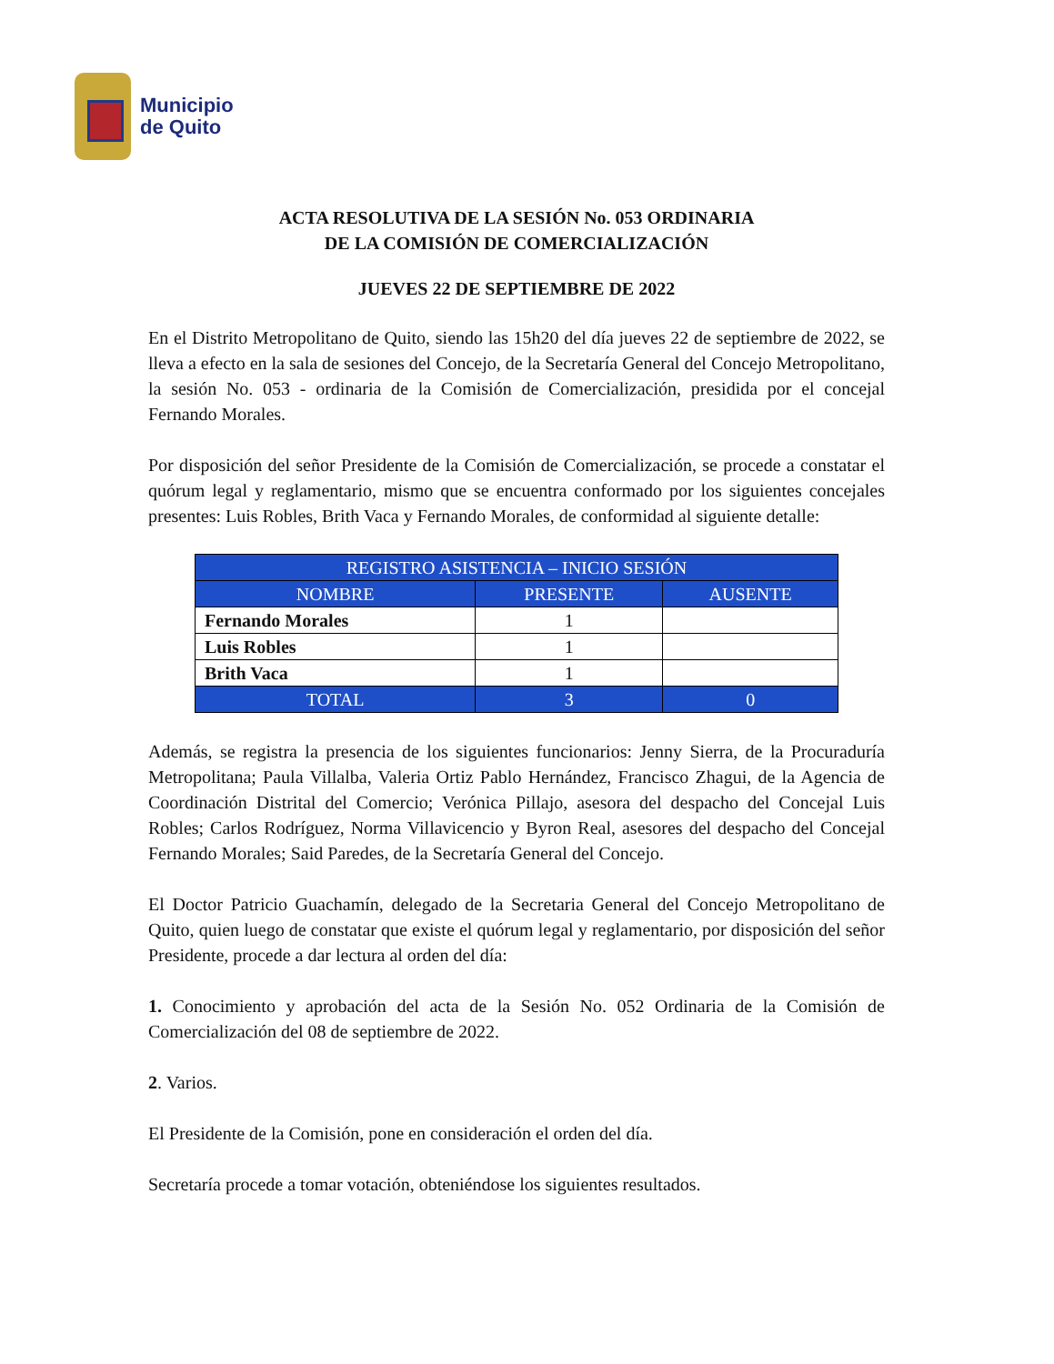Municipio
de Quito
ACTA RESOLUTIVA DE LA SESIÓN No. 053 ORDINARIA
DE LA COMISIÓN DE COMERCIALIZACIÓN
JUEVES 22 DE SEPTIEMBRE DE 2022
En el Distrito Metropolitano de Quito, siendo las 15h20 del día jueves 22 de septiembre de 2022, se lleva a efecto en la sala de sesiones del Concejo, de la Secretaría General del Concejo Metropolitano, la sesión No. 053 - ordinaria de la Comisión de Comercialización, presidida por el concejal Fernando Morales.
Por disposición del señor Presidente de la Comisión de Comercialización, se procede a constatar el quórum legal y reglamentario, mismo que se encuentra conformado por los siguientes concejales presentes: Luis Robles, Brith Vaca y Fernando Morales, de conformidad al siguiente detalle:
| REGISTRO ASISTENCIA – INICIO SESIÓN | | |
| --- | --- | --- |
| NOMBRE | PRESENTE | AUSENTE |
| Fernando Morales | 1 | |
| Luis Robles | 1 | |
| Brith Vaca | 1 | |
| TOTAL | 3 | 0 |
Además, se registra la presencia de los siguientes funcionarios: Jenny Sierra, de la Procuraduría Metropolitana; Paula Villalba, Valeria Ortiz Pablo Hernández, Francisco Zhagui, de la Agencia de Coordinación Distrital del Comercio; Verónica Pillajo, asesora del despacho del Concejal Luis Robles; Carlos Rodríguez, Norma Villavicencio y Byron Real, asesores del despacho del Concejal Fernando Morales; Said Paredes, de la Secretaría General del Concejo.
El Doctor Patricio Guachamín, delegado de la Secretaria General del Concejo Metropolitano de Quito, quien luego de constatar que existe el quórum legal y reglamentario, por disposición del señor Presidente, procede a dar lectura al orden del día:
1. Conocimiento y aprobación del acta de la Sesión No. 052 Ordinaria de la Comisión de Comercialización del 08 de septiembre de 2022.
2. Varios.
El Presidente de la Comisión, pone en consideración el orden del día.
Secretaría procede a tomar votación, obteniéndose los siguientes resultados.